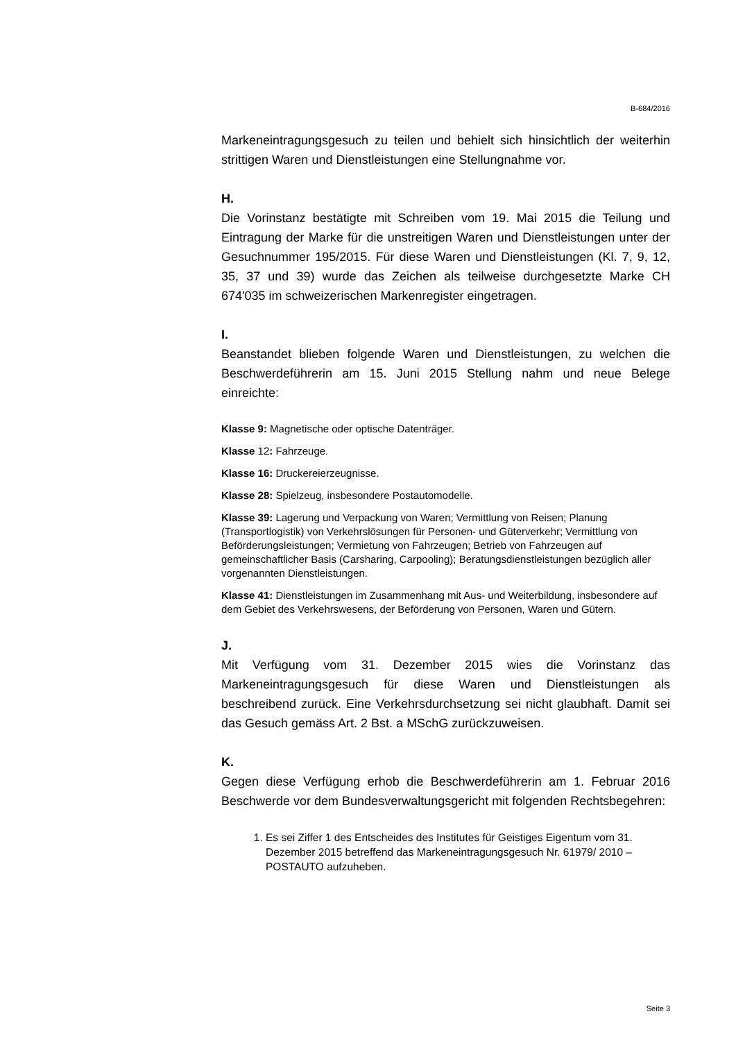B-684/2016
Markeneintragungsgesuch zu teilen und behielt sich hinsichtlich der weiterhin strittigen Waren und Dienstleistungen eine Stellungnahme vor.
H.
Die Vorinstanz bestätigte mit Schreiben vom 19. Mai 2015 die Teilung und Eintragung der Marke für die unstreitigen Waren und Dienstleistungen unter der Gesuchnummer 195/2015. Für diese Waren und Dienstleistungen (Kl. 7, 9, 12, 35, 37 und 39) wurde das Zeichen als teilweise durchgesetzte Marke CH 674'035 im schweizerischen Markenregister eingetragen.
I.
Beanstandet blieben folgende Waren und Dienstleistungen, zu welchen die Beschwerdeführerin am 15. Juni 2015 Stellung nahm und neue Belege einreichte:
Klasse 9: Magnetische oder optische Datenträger.
Klasse 12: Fahrzeuge.
Klasse 16: Druckereierzeugnisse.
Klasse 28: Spielzeug, insbesondere Postautomodelle.
Klasse 39: Lagerung und Verpackung von Waren; Vermittlung von Reisen; Planung (Transportlogistik) von Verkehrslösungen für Personen- und Güterverkehr; Vermittlung von Beförderungsleistungen; Vermietung von Fahrzeugen; Betrieb von Fahrzeugen auf gemeinschaftlicher Basis (Carsharing, Carpooling); Beratungsdienstleistungen bezüglich aller vorgenannten Dienstleistungen.
Klasse 41: Dienstleistungen im Zusammenhang mit Aus- und Weiterbildung, insbesondere auf dem Gebiet des Verkehrswesens, der Beförderung von Personen, Waren und Gütern.
J.
Mit Verfügung vom 31. Dezember 2015 wies die Vorinstanz das Markeneintragungsgesuch für diese Waren und Dienstleistungen als beschreibend zurück. Eine Verkehrsdurchsetzung sei nicht glaubhaft. Damit sei das Gesuch gemäss Art. 2 Bst. a MSchG zurückzuweisen.
K.
Gegen diese Verfügung erhob die Beschwerdeführerin am 1. Februar 2016 Beschwerde vor dem Bundesverwaltungsgericht mit folgenden Rechtsbegehren:
1. Es sei Ziffer 1 des Entscheides des Institutes für Geistiges Eigentum vom 31. Dezember 2015 betreffend das Markeneintragungsgesuch Nr. 61979/ 2010 – POSTAUTO aufzuheben.
Seite 3